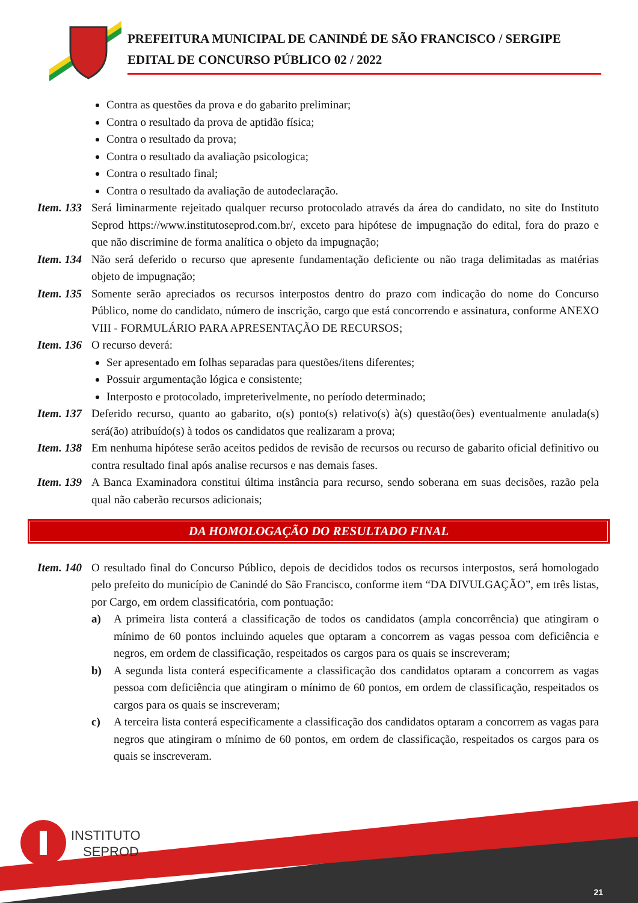PREFEITURA MUNICIPAL DE CANINDÉ DE SÃO FRANCISCO / SERGIPE
EDITAL DE CONCURSO PÚBLICO 02 / 2022
Contra as questões da prova e do gabarito preliminar;
Contra o resultado da prova de aptidão física;
Contra o resultado da prova;
Contra o resultado da avaliação psicologica;
Contra o resultado final;
Contra o resultado da avaliação de autodeclaração.
Item. 133 Será liminarmente rejeitado qualquer recurso protocolado através da área do candidato, no site do Instituto Seprod https://www.institutoseprod.com.br/, exceto para hipótese de impugnação do edital, fora do prazo e que não discrimine de forma analítica o objeto da impugnação;
Item. 134 Não será deferido o recurso que apresente fundamentação deficiente ou não traga delimitadas as matérias objeto de impugnação;
Item. 135 Somente serão apreciados os recursos interpostos dentro do prazo com indicação do nome do Concurso Público, nome do candidato, número de inscrição, cargo que está concorrendo e assinatura, conforme ANEXO VIII - FORMULÁRIO PARA APRESENTAÇÃO DE RECURSOS;
Item. 136 O recurso deverá:
Ser apresentado em folhas separadas para questões/itens diferentes;
Possuir argumentação lógica e consistente;
Interposto e protocolado, impreterivelmente, no período determinado;
Item. 137 Deferido recurso, quanto ao gabarito, o(s) ponto(s) relativo(s) à(s) questão(ões) eventualmente anulada(s) será(ão) atribuído(s) à todos os candidatos que realizaram a prova;
Item. 138 Em nenhuma hipótese serão aceitos pedidos de revisão de recursos ou recurso de gabarito oficial definitivo ou contra resultado final após analise recursos e nas demais fases.
Item. 139 A Banca Examinadora constitui última instância para recurso, sendo soberana em suas decisões, razão pela qual não caberão recursos adicionais;
DA HOMOLOGAÇÃO DO RESULTADO FINAL
Item. 140 O resultado final do Concurso Público, depois de decididos todos os recursos interpostos, será homologado pelo prefeito do município de Canindé do São Francisco, conforme item “DA DIVULGAÇÃO”, em três listas, por Cargo, em ordem classificatória, com pontuação:
a) A primeira lista conterá a classificação de todos os candidatos (ampla concorrência) que atingiram o mínimo de 60 pontos incluindo aqueles que optaram a concorrem as vagas pessoa com deficiência e negros, em ordem de classificação, respeitados os cargos para os quais se inscreveram;
b) A segunda lista conterá especificamente a classificação dos candidatos optaram a concorrem as vagas pessoa com deficiência que atingiram o mínimo de 60 pontos, em ordem de classificação, respeitados os cargos para os quais se inscreveram;
c) A terceira lista conterá especificamente a classificação dos candidatos optaram a concorrem as vagas para negros que atingiram o mínimo de 60 pontos, em ordem de classificação, respeitados os cargos para os quais se inscreveram.
INSTITUTO
SEPROD
21